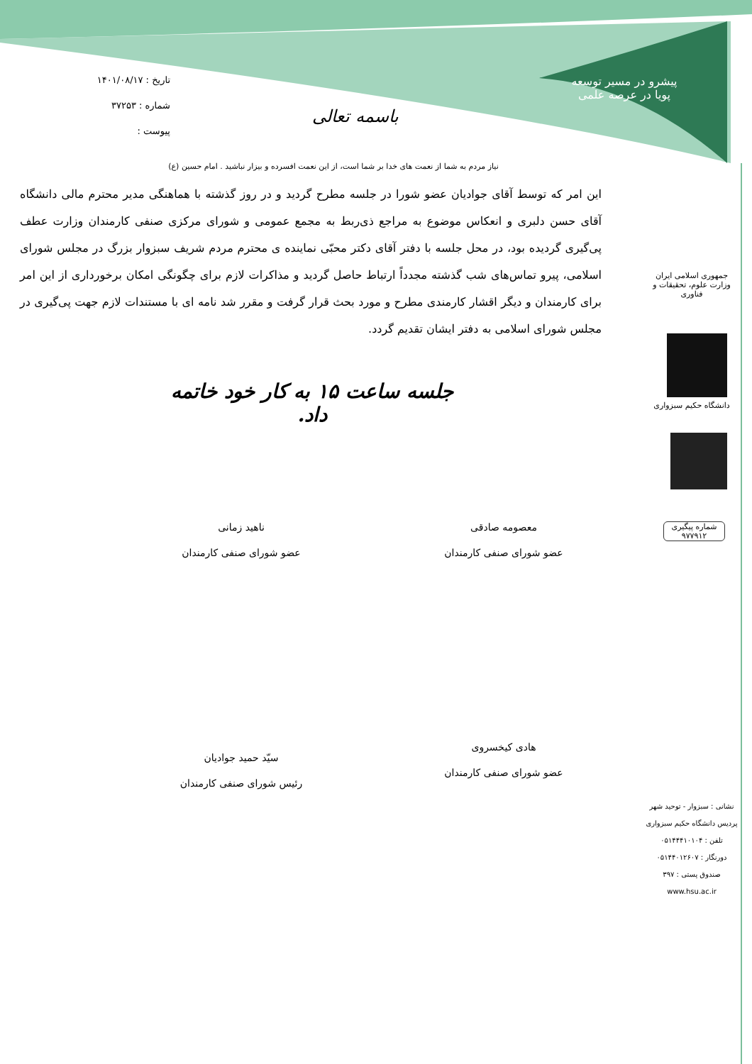تاریخ : ۱۴۰۱/۰۸/۱۷
شماره : ۳۷۲۵۳
پیوست :
باسمه تعالی
پیشرو در مسیر توسعه
پویا در عرصه علمی
نیاز مردم به شما از نعمت های خدا بر شما است، از این نعمت افسرده و بیزار نباشید . امام حسین (ع)
این امر که توسط آقای جوادیان عضو شورا در جلسه مطرح گردید و در روز گذشته با هماهنگی مدیر محترم مالی دانشگاه آقای حسن دلبری و انعکاس موضوع به مراجع ذی‌ربط به مجمع عمومی و شورای مرکزی صنفی کارمندان وزارت عطف پی‌گیری گردیده بود، در محل جلسه با دفتر آقای دکتر محبّی نماینده ی محترم مردم شریف سبزوار بزرگ در مجلس شورای اسلامی، پیرو تماس‌های شب گذشته مجدداً ارتباط حاصل گردید و مذاکرات لازم برای چگونگی امکان برخورداری از این امر برای کارمندان و دیگر اقشار کارمندی مطرح و مورد بحث قرار گرفت و مقرر شد نامه ای با مستندات لازم جهت پی‌گیری در مجلس شورای اسلامی به دفتر ایشان تقدیم گردد.
جلسه ساعت ۱۵ به کار خود خاتمه داد.
معصومه صادقی
عضو شورای صنفی کارمندان
ناهید زمانی
عضو شورای صنفی کارمندان
هادی کیخسروی
عضو شورای صنفی کارمندان
سیّد حمید جوادیان
رئیس شورای صنفی کارمندان
جمهوری اسلامی ایران
وزارت علوم، تحقیقات و فناوری
دانشگاه حکیم سبزواری
شماره پیگیری
۹۷۷۹۱۲
نشانی : سبزوار - توحید شهر
پردیس دانشگاه حکیم سبزواری
تلفن : ۰۵۱۴۴۴۱۰۱۰۴
دورنگار : ۰۵۱۴۴۰۱۲۶۰۷
صندوق پستی : ۳۹۷
www.hsu.ac.ir